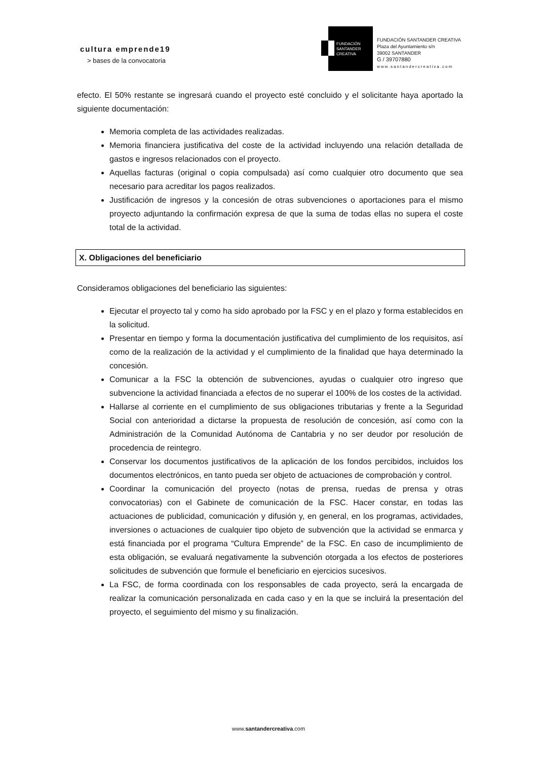cultura emprende19
> bases de la convocatoria
FUNDACIÓN
SANTANDER
CREATIVA
FUNDACIÓN SANTANDER CREATIVA
Plaza del Ayuntamiento s/n
39002 SANTANDER
G / 39707880
www.santandercreativa.com
efecto. El 50% restante se ingresará cuando el proyecto esté concluido y el solicitante haya aportado la siguiente documentación:
Memoria completa de las actividades realizadas.
Memoria financiera justificativa del coste de la actividad incluyendo una relación detallada de gastos e ingresos relacionados con el proyecto.
Aquellas facturas (original o copia compulsada) así como cualquier otro documento que sea necesario para acreditar los pagos realizados.
Justificación de ingresos y la concesión de otras subvenciones o aportaciones para el mismo proyecto adjuntando la confirmación expresa de que la suma de todas ellas no supera el coste total de la actividad.
X. Obligaciones del beneficiario
Consideramos obligaciones del beneficiario las siguientes:
Ejecutar el proyecto tal y como ha sido aprobado por la FSC y en el plazo y forma establecidos en la solicitud.
Presentar en tiempo y forma la documentación justificativa del cumplimiento de los requisitos, así como de la realización de la actividad y el cumplimiento de la finalidad que haya determinado la concesión.
Comunicar a la FSC la obtención de subvenciones, ayudas o cualquier otro ingreso que subvencione la actividad financiada a efectos de no superar el 100% de los costes de la actividad.
Hallarse al corriente en el cumplimiento de sus obligaciones tributarias y frente a la Seguridad Social con anterioridad a dictarse la propuesta de resolución de concesión, así como con la Administración de la Comunidad Autónoma de Cantabria y no ser deudor por resolución de procedencia de reintegro.
Conservar los documentos justificativos de la aplicación de los fondos percibidos, incluidos los documentos electrónicos, en tanto pueda ser objeto de actuaciones de comprobación y control.
Coordinar la comunicación del proyecto (notas de prensa, ruedas de prensa y otras convocatorias) con el Gabinete de comunicación de la FSC. Hacer constar, en todas las actuaciones de publicidad, comunicación y difusión y, en general, en los programas, actividades, inversiones o actuaciones de cualquier tipo objeto de subvención que la actividad se enmarca y está financiada por el programa “Cultura Emprende” de la FSC. En caso de incumplimiento de esta obligación, se evaluará negativamente la subvención otorgada a los efectos de posteriores solicitudes de subvención que formule el beneficiario en ejercicios sucesivos.
La FSC, de forma coordinada con los responsables de cada proyecto, será la encargada de realizar la comunicación personalizada en cada caso y en la que se incluirá la presentación del proyecto, el seguimiento del mismo y su finalización.
www.santandercreativa.com